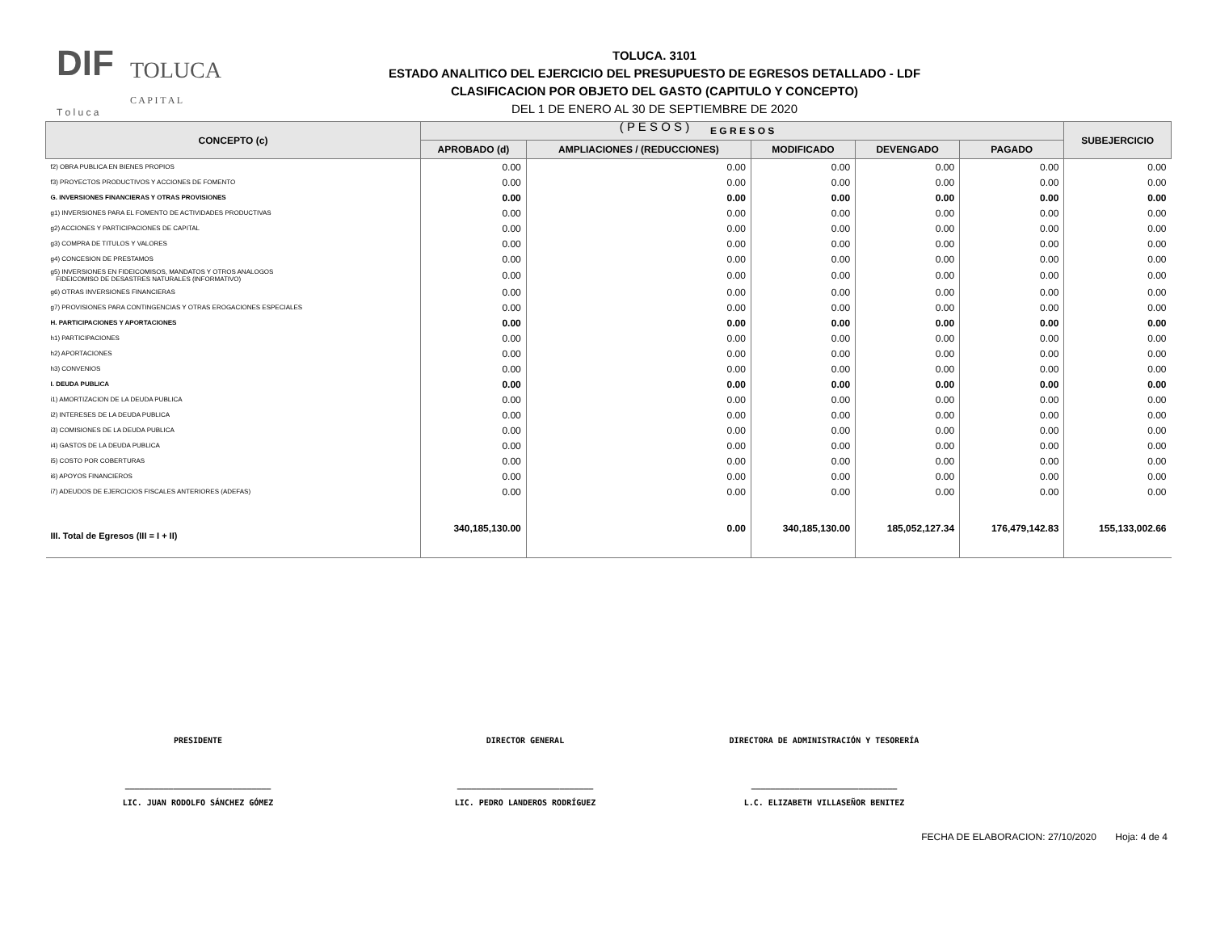DIF
T o l u c a TOLUCA
C A P I T A L
TOLUCA. 3101
ESTADO ANALITICO DEL EJERCICIO DEL PRESUPUESTO DE EGRESOS DETALLADO - LDF
CLASIFICACION POR OBJETO DEL GASTO (CAPITULO Y CONCEPTO)
DEL 1 DE ENERO AL 30 DE SEPTIEMBRE DE 2020
( P E S O S )
| CONCEPTO (c) | E G R E S O S | | | | | SUBEJERCICIO |
| --- | --- | --- | --- | --- | --- | --- |
| | APROBADO (d) | AMPLIACIONES / (REDUCCIONES) | MODIFICADO | DEVENGADO | PAGADO | |
| f2) OBRA PUBLICA EN BIENES PROPIOS | 0.00 | 0.00 | 0.00 | 0.00 | 0.00 | 0.00 |
| f3) PROYECTOS PRODUCTIVOS Y ACCIONES DE FOMENTO | 0.00 | 0.00 | 0.00 | 0.00 | 0.00 | 0.00 |
| G. INVERSIONES FINANCIERAS Y OTRAS PROVISIONES | 0.00 | 0.00 | 0.00 | 0.00 | 0.00 | 0.00 |
| g1) INVERSIONES PARA EL FOMENTO DE ACTIVIDADES PRODUCTIVAS | 0.00 | 0.00 | 0.00 | 0.00 | 0.00 | 0.00 |
| g2) ACCIONES Y PARTICIPACIONES DE CAPITAL | 0.00 | 0.00 | 0.00 | 0.00 | 0.00 | 0.00 |
| g3) COMPRA DE TITULOS Y VALORES | 0.00 | 0.00 | 0.00 | 0.00 | 0.00 | 0.00 |
| g4) CONCESION DE PRESTAMOS | 0.00 | 0.00 | 0.00 | 0.00 | 0.00 | 0.00 |
| g5) INVERSIONES EN FIDEICOMISOS, MANDATOS Y OTROS ANALOGOS FIDEICOMISO DE DESASTRES NATURALES (INFORMATIVO) | 0.00 | 0.00 | 0.00 | 0.00 | 0.00 | 0.00 |
| g6) OTRAS INVERSIONES FINANCIERAS | 0.00 | 0.00 | 0.00 | 0.00 | 0.00 | 0.00 |
| g7) PROVISIONES PARA CONTINGENCIAS Y OTRAS EROGACIONES ESPECIALES | 0.00 | 0.00 | 0.00 | 0.00 | 0.00 | 0.00 |
| H. PARTICIPACIONES Y APORTACIONES | 0.00 | 0.00 | 0.00 | 0.00 | 0.00 | 0.00 |
| h1) PARTICIPACIONES | 0.00 | 0.00 | 0.00 | 0.00 | 0.00 | 0.00 |
| h2) APORTACIONES | 0.00 | 0.00 | 0.00 | 0.00 | 0.00 | 0.00 |
| h3) CONVENIOS | 0.00 | 0.00 | 0.00 | 0.00 | 0.00 | 0.00 |
| I. DEUDA PUBLICA | 0.00 | 0.00 | 0.00 | 0.00 | 0.00 | 0.00 |
| i1) AMORTIZACION DE LA DEUDA PUBLICA | 0.00 | 0.00 | 0.00 | 0.00 | 0.00 | 0.00 |
| i2) INTERESES DE LA DEUDA PUBLICA | 0.00 | 0.00 | 0.00 | 0.00 | 0.00 | 0.00 |
| i3) COMISIONES DE LA DEUDA PUBLICA | 0.00 | 0.00 | 0.00 | 0.00 | 0.00 | 0.00 |
| i4) GASTOS DE LA DEUDA PUBLICA | 0.00 | 0.00 | 0.00 | 0.00 | 0.00 | 0.00 |
| i5) COSTO POR COBERTURAS | 0.00 | 0.00 | 0.00 | 0.00 | 0.00 | 0.00 |
| i6) APOYOS FINANCIEROS | 0.00 | 0.00 | 0.00 | 0.00 | 0.00 | 0.00 |
| i7) ADEUDOS DE EJERCICIOS FISCALES ANTERIORES (ADEFAS) | 0.00 | 0.00 | 0.00 | 0.00 | 0.00 | 0.00 |
| III. Total de Egresos (III = I + II) | 340,185,130.00 | 0.00 | 340,185,130.00 | 185,052,127.34 | 176,479,142.83 | 155,133,002.66 |
PRESIDENTE
______________________________
LIC. JUAN RODOLFO SÁNCHEZ GÓMEZ
DIRECTOR GENERAL
____________________________
LIC. PEDRO LANDEROS RODRÍGUEZ
DIRECTORA DE ADMINISTRACIÓN Y TESORERÍA
______________________________
L.C. ELIZABETH VILLASEÑOR BENITEZ
FECHA DE ELABORACION: 27/10/2020 Hoja: 4 de 4